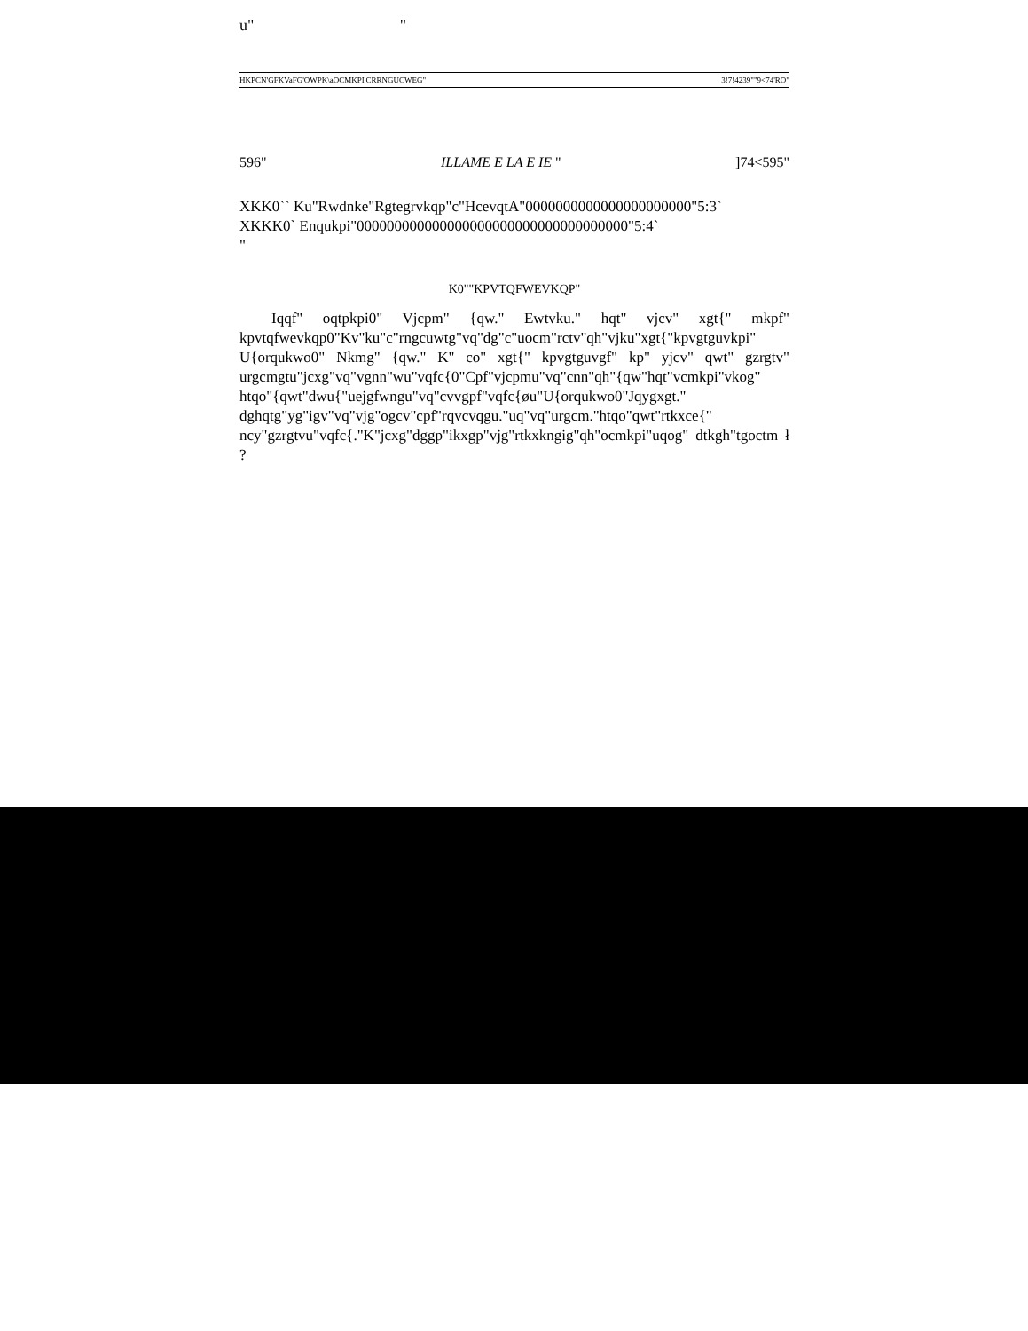u" "
HKPCN'GFKVaFG'OWPK\aOCMKPI'CRRNGUCWEG" 3!7!4239""9<74'RO"
596" ILLAME E LA E IE "]74<595"
XKK0`` Ku"Rwdnke"Rgtegrvkqp"c"HcevqtA"0000000000000000000000"5:3`
XKKK0` Enqukpi"000000000000000000000000000000000000"5:4`
"
K0""KPVTQFWEVKQP"
Iqqf" oqtpkpi0" Vjcpm" {qw." Ewtvku." hqt" vjcv" xgt{" mkpf" kpvtqfwevkqp0"Kv"ku"c"rngcuwtg"vq"dg"c"uocm"rctv"qh"vjku"xgt{"kpvgtguvkpi" U{orqukwo0" Nkmg" {qw." K" co" xgt{" kpvgtguvgf" kp" yjcv" qwt" gzrgtv" urgcmgtu"jcxg"vq"vgnn"wu"vqfc{0"Cpf"vjcpmu"vq"cnn"qh"{qw"hqt"vcmkpi"vkog" htqo"{qwt"dwu{"uejgfwngu"vq"cvvgpf"vqfc{øu"U{orqukwo0"Jqygxgt." dghqtg"yg"igv"vq"vjg"ogcv"cpf"rqvcvqgu."uq"vq"urgcm."htqo"qwt"rtkxce{" ncy"gzrgtvu"vqfc{."K"jcxg"dggp"ikxgp"vjg"rtkxkngig"qh"ocmkpi"uqog" dtkgh"tgoctm ł ?